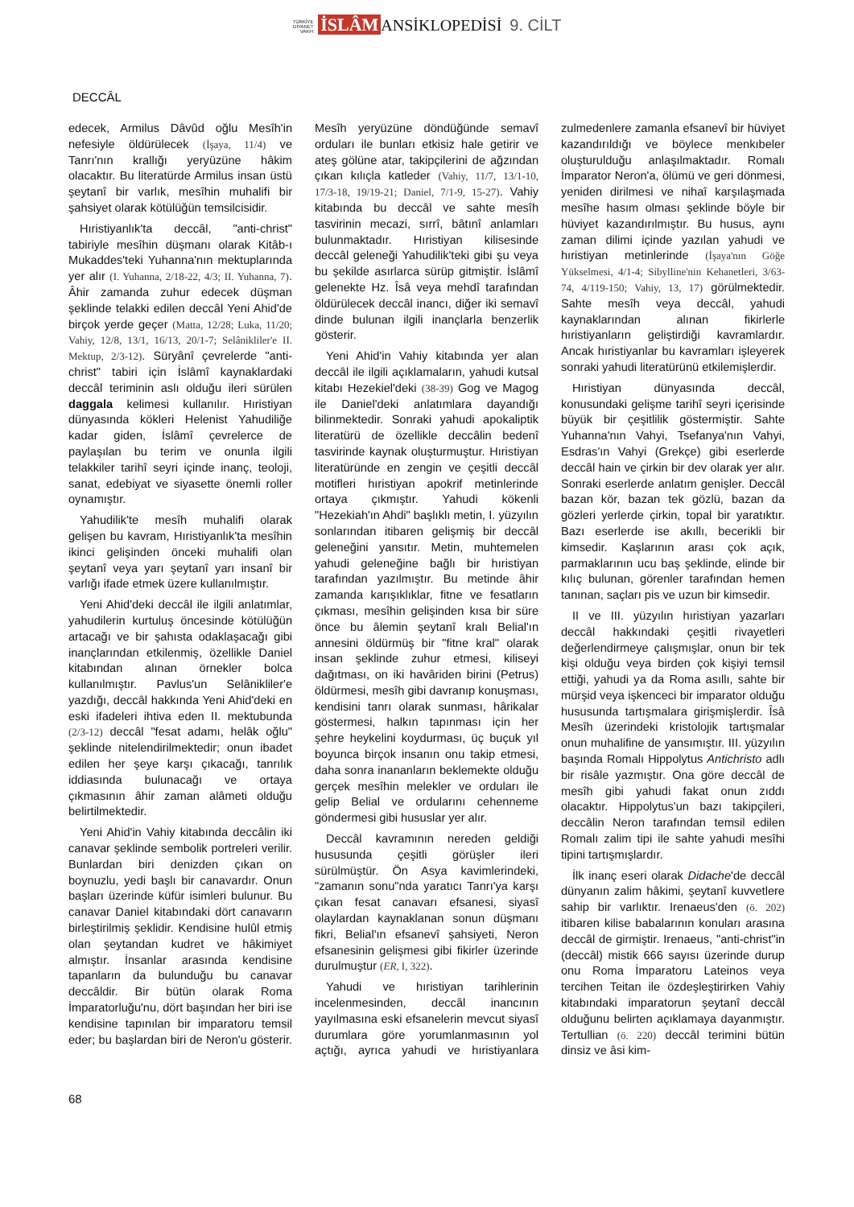TÜRKİYE
DİYANET
VAKFI İSLÂM ANSİKLOPEDİSİ 9. CİLT
DECCÂL
edecek, Armilus Dâvûd oğlu Mesîh'in nefesiyle öldürülecek (İşaya, 11/4) ve Tanrı'nın krallığı yeryüzüne hâkim olacaktır. Bu literatürde Armilus insan üstü şeytanî bir varlık, mesîhin muhalifi bir şahsiyet olarak kötülüğün temsilcisidir.
Hıristiyanlık'ta deccâl, "anti-christ" tabiriyle mesîhin düşmanı olarak Kitâb-ı Mukaddes'teki Yuhanna'nın mektuplarında yer alır (I. Yuhanna, 2/18-22, 4/3; II. Yuhanna, 7). Âhir zamanda zuhur edecek düşman şeklinde telakki edilen deccâl Yeni Ahid'de birçok yerde geçer (Matta, 12/28; Luka, 11/20; Vahiy, 12/8, 13/1, 16/13, 20/1-7; Selânikliler'e II. Mektup, 2/3-12). Süryânî çevrelerde "anti-christ" tabiri için İslâmî kaynaklardaki deccâl teriminin aslı olduğu ileri sürülen daggala kelimesi kullanılır. Hıristiyan dünyasında kökleri Helenist Yahudiliğe kadar giden, İslâmî çevrelerce de paylaşılan bu terim ve onunla ilgili telakkiler tarihî seyri içinde inanç, teoloji, sanat, edebiyat ve siyasette önemli roller oynamıştır.
Yahudilik'te mesîh muhalifi olarak gelişen bu kavram, Hıristiyanlık'ta mesîhin ikinci gelişinden önceki muhalifi olan şeytanî veya yarı şeytanî yarı insanî bir varlığı ifade etmek üzere kullanılmıştır.
Yeni Ahid'deki deccâl ile ilgili anlatımlar, yahudilerin kurtuluş öncesinde kötülüğün artacağı ve bir şahısta odaklaşacağı gibi inançlarından etkilenmiş, özellikle Daniel kitabından alınan örnekler bolca kullanılmıştır. Pavlus'un Selânikliler'e yazdığı, deccâl hakkında Yeni Ahid'deki en eski ifadeleri ihtiva eden II. mektubunda (2/3-12) deccâl "fesat adamı, helâk oğlu" şeklinde nitelendirilmektedir; onun ibadet edilen her şeye karşı çıkacağı, tanrılık iddiasında bulunacağı ve ortaya çıkmasının âhir zaman alâmeti olduğu belirtilmektedir.
Yeni Ahid'in Vahiy kitabında deccâlin iki canavar şeklinde sembolik portreleri verilir. Bunlardan biri denizden çıkan on boynuzlu, yedi başlı bir canavardır. Onun başları üzerinde küfür isimleri bulunur. Bu canavar Daniel kitabındaki dört canavarın birleştirilmiş şeklidir. Kendisine hulûl etmiş olan şeytandan kudret ve hâkimiyet almıştır. İnsanlar arasında kendisine tapanların da bulunduğu bu canavar deccâldir. Bir bütün olarak Roma İmparatorluğu'nu, dört başından her biri ise kendisine tapınılan bir imparatoru temsil eder; bu başlardan biri de Neron'u gösterir. Mesîh yeryüzüne döndüğünde semavî orduları ile bunları etkisiz hale getirir ve ateş gölüne atar, takipçilerini de ağzından çıkan kılıçla katleder (Vahiy, 11/7, 13/1-10, 17/3-18, 19/19-21; Daniel, 7/1-9, 15-27). Vahiy kitabında bu deccâl ve sahte mesîh tasvirinin mecazi, sırrî, bâtınî anlamları bulunmaktadır. Hıristiyan kilisesinde deccâl geleneği Yahudilik'teki gibi şu veya bu şekilde asırlarca sürüp gitmiştir. İslâmî gelenekte Hz. Îsâ veya mehdî tarafından öldürülecek deccâl inancı, diğer iki semavî dinde bulunan ilgili inançlarla benzerlik gösterir.
Yeni Ahid'in Vahiy kitabında yer alan deccâl ile ilgili açıklamaların, yahudi kutsal kitabı Hezekiel'deki (38-39) Gog ve Magog ile Daniel'deki anlatımlara dayandığı bilinmektedir. Sonraki yahudi apokaliptik literatürü de özellikle deccâlin bedenî tasvirinde kaynak oluşturmuştur. Hıristiyan literatüründe en zengin ve çeşitli deccâl motifleri hıristiyan apokrif metinlerinde ortaya çıkmıştır. Yahudi kökenli "Hezekiah'ın Ahdi" başlıklı metin, I. yüzyılın sonlarından itibaren gelişmiş bir deccâl geleneğini yansıtır. Metin, muhtemelen yahudi geleneğine bağlı bir hıristiyan tarafından yazılmıştır. Bu metinde âhir zamanda karışıklıklar, fitne ve fesatların çıkması, mesîhin gelişinden kısa bir süre önce bu âlemin şeytanî kralı Belial'ın annesini öldürmüş bir "fitne kral" olarak insan şeklinde zuhur etmesi, kiliseyi dağıtması, on iki havâriden birini (Petrus) öldürmesi, mesîh gibi davranıp konuşması, kendisini tanrı olarak sunması, hârikalar göstermesi, halkın tapınması için her şehre heykelini koydurması, üç buçuk yıl boyunca birçok insanın onu takip etmesi, daha sonra inananların beklemekte olduğu gerçek mesîhin melekler ve orduları ile gelip Belial ve ordularını cehenneme göndermesi gibi hususlar yer alır.
Deccâl kavramının nereden geldiği hususunda çeşitli görüşler ileri sürülmüştür. Ön Asya kavimlerindeki, "zamanın sonu"nda yaratıcı Tanrı'ya karşı çıkan fesat canavarı efsanesi, siyasî olaylardan kaynaklanan sonun düşmanı fikri, Belial'ın efsanevî şahsiyeti, Neron efsanesinin gelişmesi gibi fikirler üzerinde durulmuştur (ER, I, 322).
Yahudi ve hıristiyan tarihlerinin incelenmesinden, deccâl inancının yayılmasına eski efsanelerin mevcut siyasî durumlara göre yorumlanmasının yol açtığı, ayrıca yahudi ve hıristiyanlara zulmedenlere zamanla efsanevî bir hüviyet kazandırıldığı ve böylece menkıbeler oluşturulduğu anlaşılmaktadır. Romalı İmparator Neron'a, ölümü ve geri dönmesi, yeniden dirilmesi ve nihaî karşılaşmada mesîhe hasım olması şeklinde böyle bir hüviyet kazandırılmıştır. Bu husus, aynı zaman dilimi içinde yazılan yahudi ve hıristiyan metinlerinde (İşaya'nın Göğe Yükselmesi, 4/1-4; Sibylline'nin Kehanetleri, 3/63-74, 4/119-150; Vahiy, 13, 17) görülmektedir. Sahte mesîh veya deccâl, yahudi kaynaklarından alınan fikirlerle hıristiyanların geliştirdiği kavramlardır. Ancak hıristiyanlar bu kavramları işleyerek sonraki yahudi literatürünü etkilemişlerdir.
Hıristiyan dünyasında deccâl, konusundaki gelişme tarihî seyri içerisinde büyük bir çeşitlilik göstermiştir. Sahte Yuhanna'nın Vahyi, Tsefanya'nın Vahyi, Esdras'ın Vahyi (Grekçe) gibi eserlerde deccâl hain ve çirkin bir dev olarak yer alır. Sonraki eserlerde anlatım genişler. Deccâl bazan kör, bazan tek gözlü, bazan da gözleri yerlerde çirkin, topal bir yaratıktır. Bazı eserlerde ise akıllı, becerikli bir kimsedir. Kaşlarının arası çok açık, parmaklarının ucu baş şeklinde, elinde bir kılıç bulunan, görenler tarafından hemen tanınan, saçları pis ve uzun bir kimsedir.
II ve III. yüzyılın hıristiyan yazarları deccâl hakkındaki çeşitli rivayetleri değerlendirmeye çalışmışlar, onun bir tek kişi olduğu veya birden çok kişiyi temsil ettiği, yahudi ya da Roma asıllı, sahte bir mürşid veya işkenceci bir imparator olduğu hususunda tartışmalara girişmişlerdir. Îsâ Mesîh üzerindeki kristolojik tartışmalar onun muhalifine de yansımıştır. III. yüzyılın başında Romalı Hippolytus Antichristo adlı bir risâle yazmıştır. Ona göre deccâl de mesîh gibi yahudi fakat onun zıddı olacaktır. Hippolytus'un bazı takipçileri, deccâlin Neron tarafından temsil edilen Romalı zalim tipi ile sahte yahudi mesîhi tipini tartışmışlardır.
İlk inanç eseri olarak Didache'de deccâl dünyanın zalim hâkimi, şeytanî kuvvetlere sahip bir varlıktır. Irenaeus'den (ö. 202) itibaren kilise babalarının konuları arasına deccâl de girmiştir. Irenaeus, "anti-christ"in (deccâl) mistik 666 sayısı üzerinde durup onu Roma İmparatoru Lateinos veya tercihen Teitan ile özdeşleştirirken Vahiy kitabındaki imparatorun şeytanî deccâl olduğunu belirten açıklamaya dayanmıştır. Tertullian (ö. 220) deccâl terimini bütün dinsiz ve âsi kim-
68